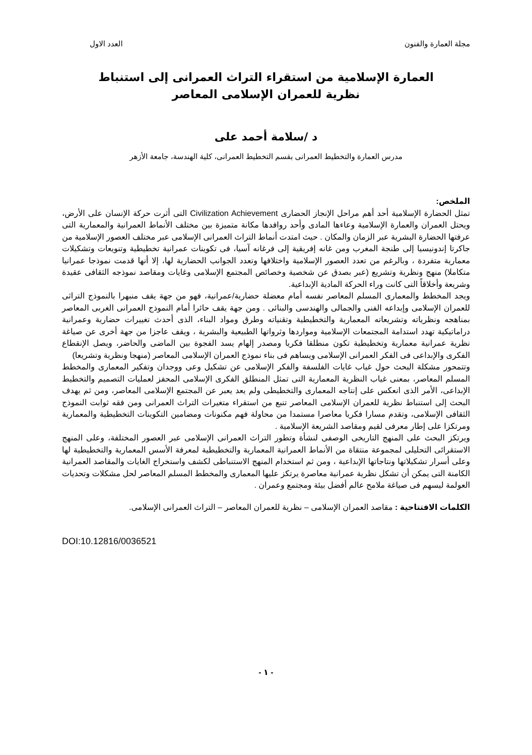مجلة العمارة والفنون العدد الاول
العمارة الإسلامية من استقراء التراث العمرانى إلى استنباط
نظرية للعمران الإسلامى المعاصر
د /سلامة أحمد على
مدرس العمارة والتخطيط العمرانى بقسم التخطيط العمرانى، كلية الهندسة، جامعة الأزهر
الملخص:
تمثل الحضارة الإسلامية أحد أهم مراحل الإنجاز الحضارى Civilization Achievement التى أثرت حركة الإنسان على الأرض، ويحتل العمران والعمارة الإسلامية وعاءها المادى وأحد روافدها مكانة متميزة بين مختلف الأنماط العمرانية والمعمارية التى عرفتها الحضارة البشرية عبر الزمان والمكان . حيث امتدت أنماط التراث العمرانى الإسلامى عبر مختلف العصور الإسلامية من جاكرتا إندونيسيا إلى طنجة المغرب ومن غانه إفريقية إلى فرغانه آسيا، فى تكوينات عمرانية تخطيطية وتنويعات وتشكيلات معمارية متفردة ، وبالرغم من تعدد العصور الإسلامية واختلافها وتعدد الجوانب الحضارية لها، إلا أنها قدمت نموذجا عمرانيا متكاملا) منهج ونظرية وتشريع (عبر بصدق عن شخصية وخصائص المجتمع الإسلامى وغايات ومقاصد نموذجه الثقافى عقيدة وشريعة وأخلاقاً التى كانت وراء الحركة المادية الإبداعية.
ويجد المخطط والمعمارى المسلم المعاصر نفسه أمام معضلة حضارية/عمرانية، فهو من جهة يقف منبهرا بالنموذج التراثى للعمران الإسلامى وإبداعه الفنى والجمالى والهندسى والبنائى . ومن جهة يقف حائرا أمام النموذج العمرانى الغربى المعاصر بمناهجه ونظرياته وتشريعاته المعمارية والتخطيطية وتقنياته وطرق ومواد البناء، الذى أحدث تغييرات حضارية وعمرانية دراماتيكية تهدد استدامة المجتمعات الإسلامية ومواردها وثرواتها الطبيعية والبشرية ، ويقف عاجزا من جهة أخرى عن صياغة نظرية عمرانية معمارية وتخطيطية تكون منطلقا فكريا ومصدر إلهام يسد الفجوة بين الماضى والحاضر، ويصل الإنقطاع الفكرى والإبداعى فى الفكر العمرانى الإسلامى ويساهم فى بناء نموذج العمران الإسلامى المعاصر (منهجا ونظرية وتشريعا)
وتتمحور مشكلة البحث حول غياب غايات الفلسفة والفكر الإسلامى عن تشكيل وعى ووجدان وتفكير المعمارى والمخطط المسلم المعاصر، بمعنى غياب النظرية المعمارية التى تمثل المنطلق الفكرى الإسلامى المحفز لعمليات التصميم والتخطيط الإبداعى، الأمر الذى انعكس على إنتاجه المعمارى والتخطيطى ولم يعد يعبر عن المجتمع الإسلامى المعاصر، ومن ثم يهدف البحث إلى استنباط نظرية للعمران الإسلامى المعاصر تنبع من استقراء متغيرات التراث العمرانى ومن فقه ثوابت النموذج الثقافى الإسلامى، وتقدم مسارا فكريا معاصرا مستمدا من محاولة فهم مكنونات ومضامين التكوينات التخطيطية والمعمارية ومرتكزا على إطار معرفى لقيم ومقاصد الشريعة الإسلامية .
ويرتكز البحث على المنهج التاريخى الوصفى لنشأة وتطور التراث العمرانى الإسلامى عبر العصور المختلفة، وعلى المنهج الاستقرائى التحليلى لمجموعة منتقاة من الأنماط العمرانية المعمارية والتخطيطية لمعرفة الأسس المعمارية والتخطيطية لها وعلى أسرار تشكيلاتها ونتاجاتها الإبداعية ، ومن ثم استخدام المنهج الاستنباطى لكشف واستخراج الغايات والمقاصد العمرانية الكامنة التى يمكن أن تشكل نظرية عمرانية معاصرة يرتكز عليها المعمارى والمخطط المسلم المعاصر لحل مشكلات وتحديات العولمة ليسهم فى صياغة ملامح عالم أفضل بيئة ومجتمع وعمران .
الكلمات الافتتاحية : مقاصد العمران الإسلامى – نظرية للعمران المعاصر – التراث العمرانى الإسلامى.
DOI:10.12816/0036521
- ١ -